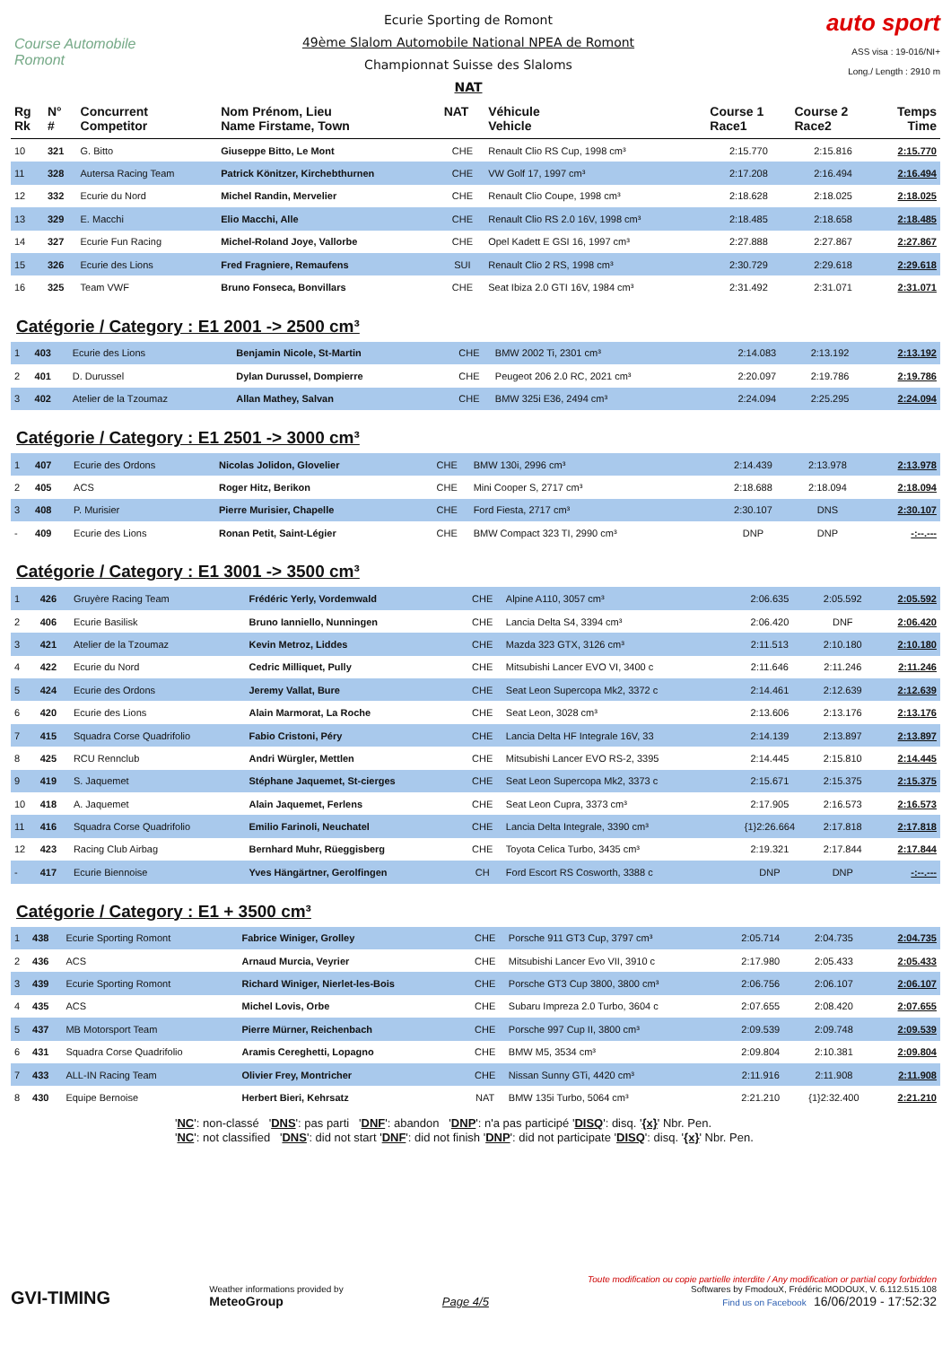Course Automobile Romont
Ecurie Sporting de Romont
49ème Slalom Automobile National NPEA de Romont
Championnat Suisse des Slaloms
NAT
auto sport
ASS visa : 19-016/NI+
Long./ Length : 2910 m
| Rg Rk | N° # | Concurrent Competitor | Nom Prénom, Lieu Name Firstame, Town | NAT | Véhicule Vehicle | Course 1 Race1 | Course 2 Race2 | Temps Time |
| --- | --- | --- | --- | --- | --- | --- | --- | --- |
| 10 | 321 | G. Bitto | Giuseppe Bitto, Le Mont | CHE | Renault Clio RS Cup, 1998 cm³ | 2:15.770 | 2:15.816 | 2:15.770 |
| 11 | 328 | Autersa Racing Team | Patrick Könitzer, Kirchebthurnen | CHE | VW Golf 17, 1997 cm³ | 2:17.208 | 2:16.494 | 2:16.494 |
| 12 | 332 | Ecurie du Nord | Michel Randin, Mervelier | CHE | Renault Clio Coupe, 1998 cm³ | 2:18.628 | 2:18.025 | 2:18.025 |
| 13 | 329 | E. Macchi | Elio Macchi, Alle | CHE | Renault Clio RS 2.0 16V, 1998 cm³ | 2:18.485 | 2:18.658 | 2:18.485 |
| 14 | 327 | Ecurie Fun Racing | Michel-Roland Joye, Vallorbe | CHE | Opel Kadett E GSI 16, 1997 cm³ | 2:27.888 | 2:27.867 | 2:27.867 |
| 15 | 326 | Ecurie des Lions | Fred Fragniere, Remaufens | SUI | Renault Clio 2 RS, 1998 cm³ | 2:30.729 | 2:29.618 | 2:29.618 |
| 16 | 325 | Team VWF | Bruno Fonseca, Bonvillars | CHE | Seat Ibiza 2.0 GTI 16V, 1984 cm³ | 2:31.492 | 2:31.071 | 2:31.071 |
Catégorie / Category : E1 2001 -> 2500 cm³
| 1 | 403 | Ecurie des Lions | Benjamin Nicole, St-Martin | CHE | BMW 2002 Ti, 2301 cm³ | 2:14.083 | 2:13.192 | 2:13.192 |
| 2 | 401 | D. Durussel | Dylan Durussel, Dompierre | CHE | Peugeot 206 2.0 RC, 2021 cm³ | 2:20.097 | 2:19.786 | 2:19.786 |
| 3 | 402 | Atelier de la Tzoumaz | Allan Mathey, Salvan | CHE | BMW 325i E36, 2494 cm³ | 2:24.094 | 2:25.295 | 2:24.094 |
Catégorie / Category : E1 2501 -> 3000 cm³
| 1 | 407 | Ecurie des Ordons | Nicolas Jolidon, Glovelier | CHE | BMW 130i, 2996 cm³ | 2:14.439 | 2:13.978 | 2:13.978 |
| 2 | 405 | ACS | Roger Hitz, Berikon | CHE | Mini Cooper S, 2717 cm³ | 2:18.688 | 2:18.094 | 2:18.094 |
| 3 | 408 | P. Murisier | Pierre Murisier, Chapelle | CHE | Ford Fiesta, 2717 cm³ | 2:30.107 | DNS | 2:30.107 |
| - | 409 | Ecurie des Lions | Ronan Petit, Saint-Légier | CHE | BMW Compact 323 TI, 2990 cm³ | DNP | DNP | -:--.--- |
Catégorie / Category : E1 3001 -> 3500 cm³
| 1 | 426 | Gruyère Racing Team | Frédéric Yerly, Vordemwald | CHE | Alpine A110, 3057 cm³ | 2:06.635 | 2:05.592 | 2:05.592 |
| 2 | 406 | Ecurie Basilisk | Bruno Ianniello, Nunningen | CHE | Lancia Delta S4, 3394 cm³ | 2:06.420 | DNF | 2:06.420 |
| 3 | 421 | Atelier de la Tzoumaz | Kevin Metroz, Liddes | CHE | Mazda 323 GTX, 3126 cm³ | 2:11.513 | 2:10.180 | 2:10.180 |
| 4 | 422 | Ecurie du Nord | Cedric Milliquet, Pully | CHE | Mitsubishi Lancer EVO VI, 3400 c | 2:11.646 | 2:11.246 | 2:11.246 |
| 5 | 424 | Ecurie des Ordons | Jeremy Vallat, Bure | CHE | Seat Leon Supercopa Mk2, 3372 c | 2:14.461 | 2:12.639 | 2:12.639 |
| 6 | 420 | Ecurie des Lions | Alain Marmorat, La Roche | CHE | Seat Leon, 3028 cm³ | 2:13.606 | 2:13.176 | 2:13.176 |
| 7 | 415 | Squadra Corse Quadrifolio | Fabio Cristoni, Péry | CHE | Lancia Delta HF Integrale 16V, 33 | 2:14.139 | 2:13.897 | 2:13.897 |
| 8 | 425 | RCU Rennclub | Andri Würgler, Mettlen | CHE | Mitsubishi Lancer EVO RS-2, 3395 | 2:14.445 | 2:15.810 | 2:14.445 |
| 9 | 419 | S. Jaquemet | Stéphane Jaquemet, St-cierges | CHE | Seat Leon Supercopa Mk2, 3373 c | 2:15.671 | 2:15.375 | 2:15.375 |
| 10 | 418 | A. Jaquemet | Alain Jaquemet, Ferlens | CHE | Seat Leon Cupra, 3373 cm³ | 2:17.905 | 2:16.573 | 2:16.573 |
| 11 | 416 | Squadra Corse Quadrifolio | Emilio Farinoli, Neuchatel | CHE | Lancia Delta Integrale, 3390 cm³ | {1}2:26.664 | 2:17.818 | 2:17.818 |
| 12 | 423 | Racing Club Airbag | Bernhard Muhr, Rüeggisberg | CHE | Toyota Celica Turbo, 3435 cm³ | 2:19.321 | 2:17.844 | 2:17.844 |
| - | 417 | Ecurie Biennoise | Yves Hängärtner, Gerolfingen | CH | Ford Escort RS Cosworth, 3388 c | DNP | DNP | -:--.--- |
Catégorie / Category : E1 + 3500 cm³
| 1 | 438 | Ecurie Sporting Romont | Fabrice Winiger, Grolley | CHE | Porsche 911 GT3 Cup, 3797 cm³ | 2:05.714 | 2:04.735 | 2:04.735 |
| 2 | 436 | ACS | Arnaud Murcia, Veyrier | CHE | Mitsubishi Lancer Evo VII, 3910 c | 2:17.980 | 2:05.433 | 2:05.433 |
| 3 | 439 | Ecurie Sporting Romont | Richard Winiger, Nierlet-les-Bois | CHE | Porsche GT3 Cup 3800, 3800 cm³ | 2:06.756 | 2:06.107 | 2:06.107 |
| 4 | 435 | ACS | Michel Lovis, Orbe | CHE | Subaru Impreza 2.0 Turbo, 3604 c | 2:07.655 | 2:08.420 | 2:07.655 |
| 5 | 437 | MB Motorsport Team | Pierre Mürner, Reichenbach | CHE | Porsche 997 Cup II, 3800 cm³ | 2:09.539 | 2:09.748 | 2:09.539 |
| 6 | 431 | Squadra Corse Quadrifolio | Aramis Cereghetti, Lopagno | CHE | BMW M5, 3534 cm³ | 2:09.804 | 2:10.381 | 2:09.804 |
| 7 | 433 | ALL-IN Racing Team | Olivier Frey, Montricher | CHE | Nissan Sunny GTi, 4420 cm³ | 2:11.916 | 2:11.908 | 2:11.908 |
| 8 | 430 | Equipe Bernoise | Herbert Bieri, Kehrsatz | NAT | BMW 135i Turbo, 5064 cm³ | 2:21.210 | {1}2:32.400 | 2:21.210 |
'NC': non-classé 'DNS': pas parti 'DNF': abandon 'DNP': n'a pas participé 'DISQ': disq. '{x}' Nbr. Pen.
'NC': not classified 'DNS': did not start 'DNF': did not finish 'DNP': did not participate 'DISQ': disq. '{x}' Nbr. Pen.
GVI-TIMING
Weather informations provided by
MeteoGroup
Page 4/5
Toute modification ou copie partielle interdite / Any modification or partial copy forbidden
Softwares by FmodouX, Frédéric MODOUX, V. 6.112.515.108
Find us on Facebook 16/06/2019 - 17:52:32